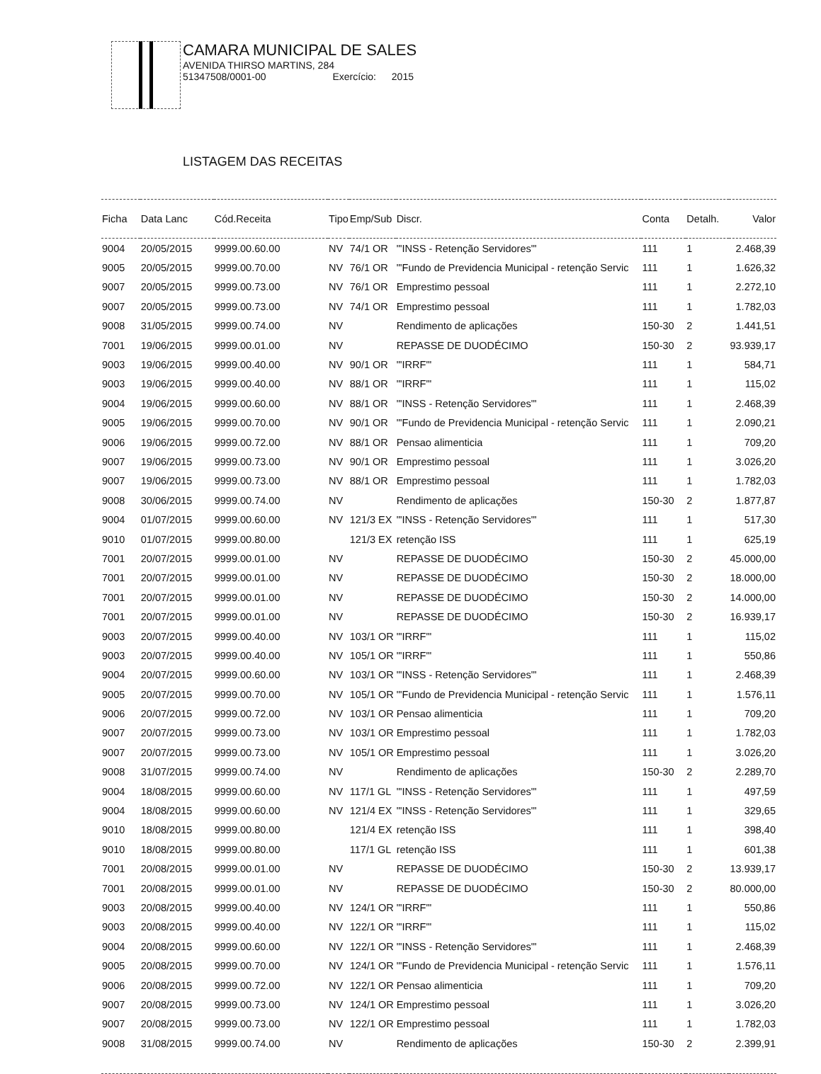CAMARA MUNICIPAL DE SALES
AVENIDA THIRSO MARTINS, 284
51347508/0001-00 Exercício: 2015
LISTAGEM DAS RECEITAS
| Ficha | Data Lanc | Cód.Receita | Tipo | Emp/Sub | Discr. | Conta | Detalh. | Valor |
| --- | --- | --- | --- | --- | --- | --- | --- | --- |
| 9004 | 20/05/2015 | 9999.00.60.00 | NV | 74/1 OR | "'INSS - Retenção Servidores"' | 111 | 1 | 2.468,39 |
| 9005 | 20/05/2015 | 9999.00.70.00 | NV | 76/1 OR | "'Fundo de Previdencia Municipal - retenção Servic | 111 | 1 | 1.626,32 |
| 9007 | 20/05/2015 | 9999.00.73.00 | NV | 76/1 OR | Emprestimo pessoal | 111 | 1 | 2.272,10 |
| 9007 | 20/05/2015 | 9999.00.73.00 | NV | 74/1 OR | Emprestimo pessoal | 111 | 1 | 1.782,03 |
| 9008 | 31/05/2015 | 9999.00.74.00 | NV | | Rendimento de aplicações | 150-30 | 2 | 1.441,51 |
| 7001 | 19/06/2015 | 9999.00.01.00 | NV | | REPASSE DE DUODÉCIMO | 150-30 | 2 | 93.939,17 |
| 9003 | 19/06/2015 | 9999.00.40.00 | NV | 90/1 OR | "'IRRF"' | 111 | 1 | 584,71 |
| 9003 | 19/06/2015 | 9999.00.40.00 | NV | 88/1 OR | "'IRRF"' | 111 | 1 | 115,02 |
| 9004 | 19/06/2015 | 9999.00.60.00 | NV | 88/1 OR | "'INSS - Retenção Servidores"' | 111 | 1 | 2.468,39 |
| 9005 | 19/06/2015 | 9999.00.70.00 | NV | 90/1 OR | "'Fundo de Previdencia Municipal - retenção Servic | 111 | 1 | 2.090,21 |
| 9006 | 19/06/2015 | 9999.00.72.00 | NV | 88/1 OR | Pensao alimenticia | 111 | 1 | 709,20 |
| 9007 | 19/06/2015 | 9999.00.73.00 | NV | 90/1 OR | Emprestimo pessoal | 111 | 1 | 3.026,20 |
| 9007 | 19/06/2015 | 9999.00.73.00 | NV | 88/1 OR | Emprestimo pessoal | 111 | 1 | 1.782,03 |
| 9008 | 30/06/2015 | 9999.00.74.00 | NV | | Rendimento de aplicações | 150-30 | 2 | 1.877,87 |
| 9004 | 01/07/2015 | 9999.00.60.00 | NV | 121/3 EX | "'INSS - Retenção Servidores"' | 111 | 1 | 517,30 |
| 9010 | 01/07/2015 | 9999.00.80.00 | | 121/3 EX | retenção ISS | 111 | 1 | 625,19 |
| 7001 | 20/07/2015 | 9999.00.01.00 | NV | | REPASSE DE DUODÉCIMO | 150-30 | 2 | 45.000,00 |
| 7001 | 20/07/2015 | 9999.00.01.00 | NV | | REPASSE DE DUODÉCIMO | 150-30 | 2 | 18.000,00 |
| 7001 | 20/07/2015 | 9999.00.01.00 | NV | | REPASSE DE DUODÉCIMO | 150-30 | 2 | 14.000,00 |
| 7001 | 20/07/2015 | 9999.00.01.00 | NV | | REPASSE DE DUODÉCIMO | 150-30 | 2 | 16.939,17 |
| 9003 | 20/07/2015 | 9999.00.40.00 | NV | 103/1 OR | "'IRRF"' | 111 | 1 | 115,02 |
| 9003 | 20/07/2015 | 9999.00.40.00 | NV | 105/1 OR | "'IRRF"' | 111 | 1 | 550,86 |
| 9004 | 20/07/2015 | 9999.00.60.00 | NV | 103/1 OR | "'INSS - Retenção Servidores"' | 111 | 1 | 2.468,39 |
| 9005 | 20/07/2015 | 9999.00.70.00 | NV | 105/1 OR | "'Fundo de Previdencia Municipal - retenção Servic | 111 | 1 | 1.576,11 |
| 9006 | 20/07/2015 | 9999.00.72.00 | NV | 103/1 OR | Pensao alimenticia | 111 | 1 | 709,20 |
| 9007 | 20/07/2015 | 9999.00.73.00 | NV | 103/1 OR | Emprestimo pessoal | 111 | 1 | 1.782,03 |
| 9007 | 20/07/2015 | 9999.00.73.00 | NV | 105/1 OR | Emprestimo pessoal | 111 | 1 | 3.026,20 |
| 9008 | 31/07/2015 | 9999.00.74.00 | NV | | Rendimento de aplicações | 150-30 | 2 | 2.289,70 |
| 9004 | 18/08/2015 | 9999.00.60.00 | NV | 117/1 GL | "'INSS - Retenção Servidores"' | 111 | 1 | 497,59 |
| 9004 | 18/08/2015 | 9999.00.60.00 | NV | 121/4 EX | "'INSS - Retenção Servidores"' | 111 | 1 | 329,65 |
| 9010 | 18/08/2015 | 9999.00.80.00 | | 121/4 EX | retenção ISS | 111 | 1 | 398,40 |
| 9010 | 18/08/2015 | 9999.00.80.00 | | 117/1 GL | retenção ISS | 111 | 1 | 601,38 |
| 7001 | 20/08/2015 | 9999.00.01.00 | NV | | REPASSE DE DUODÉCIMO | 150-30 | 2 | 13.939,17 |
| 7001 | 20/08/2015 | 9999.00.01.00 | NV | | REPASSE DE DUODÉCIMO | 150-30 | 2 | 80.000,00 |
| 9003 | 20/08/2015 | 9999.00.40.00 | NV | 124/1 OR | "'IRRF"' | 111 | 1 | 550,86 |
| 9003 | 20/08/2015 | 9999.00.40.00 | NV | 122/1 OR | "'IRRF"' | 111 | 1 | 115,02 |
| 9004 | 20/08/2015 | 9999.00.60.00 | NV | 122/1 OR | "'INSS - Retenção Servidores"' | 111 | 1 | 2.468,39 |
| 9005 | 20/08/2015 | 9999.00.70.00 | NV | 124/1 OR | "'Fundo de Previdencia Municipal - retenção Servic | 111 | 1 | 1.576,11 |
| 9006 | 20/08/2015 | 9999.00.72.00 | NV | 122/1 OR | Pensao alimenticia | 111 | 1 | 709,20 |
| 9007 | 20/08/2015 | 9999.00.73.00 | NV | 124/1 OR | Emprestimo pessoal | 111 | 1 | 3.026,20 |
| 9007 | 20/08/2015 | 9999.00.73.00 | NV | 122/1 OR | Emprestimo pessoal | 111 | 1 | 1.782,03 |
| 9008 | 31/08/2015 | 9999.00.74.00 | NV | | Rendimento de aplicações | 150-30 | 2 | 2.399,91 |